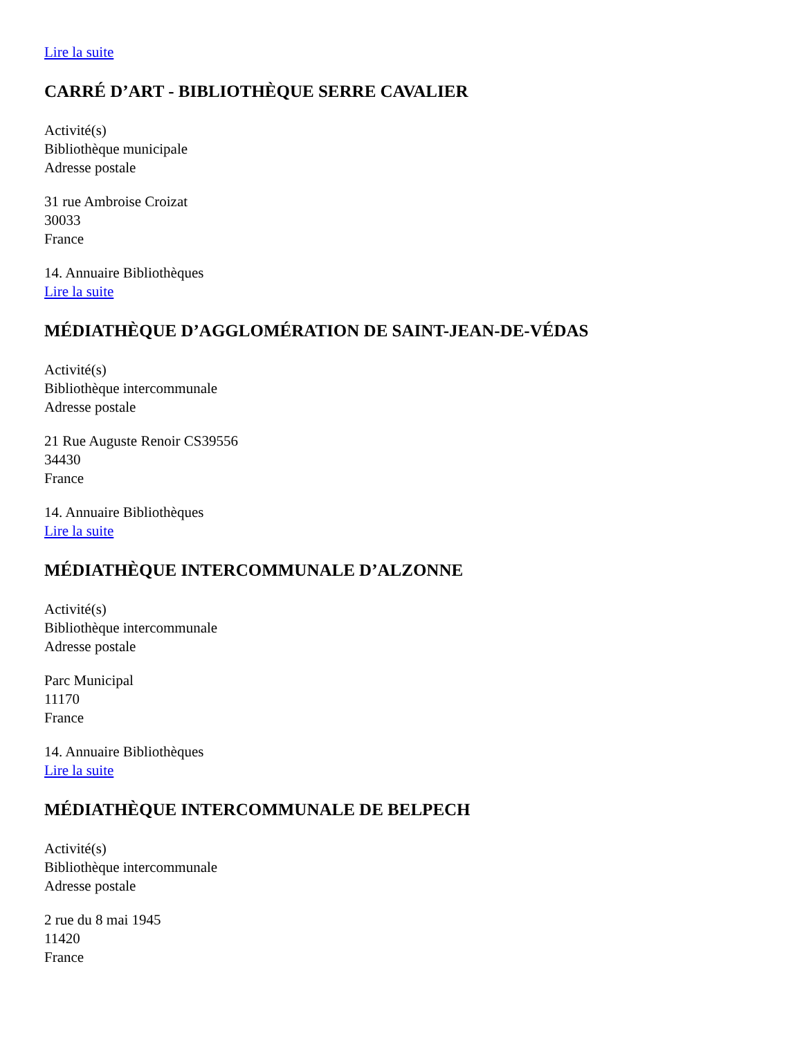Lire la suite
CARRÉ D’ART - BIBLIOTHÈQUE SERRE CAVALIER
Activité(s)
Bibliothèque municipale
Adresse postale
31 rue Ambroise Croizat
30033
France
14. Annuaire Bibliothèques
Lire la suite
MÉDIATHÈQUE D’AGGLOMÉRATION DE SAINT-JEAN-DE-VÉDAS
Activité(s)
Bibliothèque intercommunale
Adresse postale
21 Rue Auguste Renoir CS39556
34430
France
14. Annuaire Bibliothèques
Lire la suite
MÉDIATHÈQUE INTERCOMMUNALE D’ALZONNE
Activité(s)
Bibliothèque intercommunale
Adresse postale
Parc Municipal
11170
France
14. Annuaire Bibliothèques
Lire la suite
MÉDIATHÈQUE INTERCOMMUNALE DE BELPECH
Activité(s)
Bibliothèque intercommunale
Adresse postale
2 rue du 8 mai 1945
11420
France